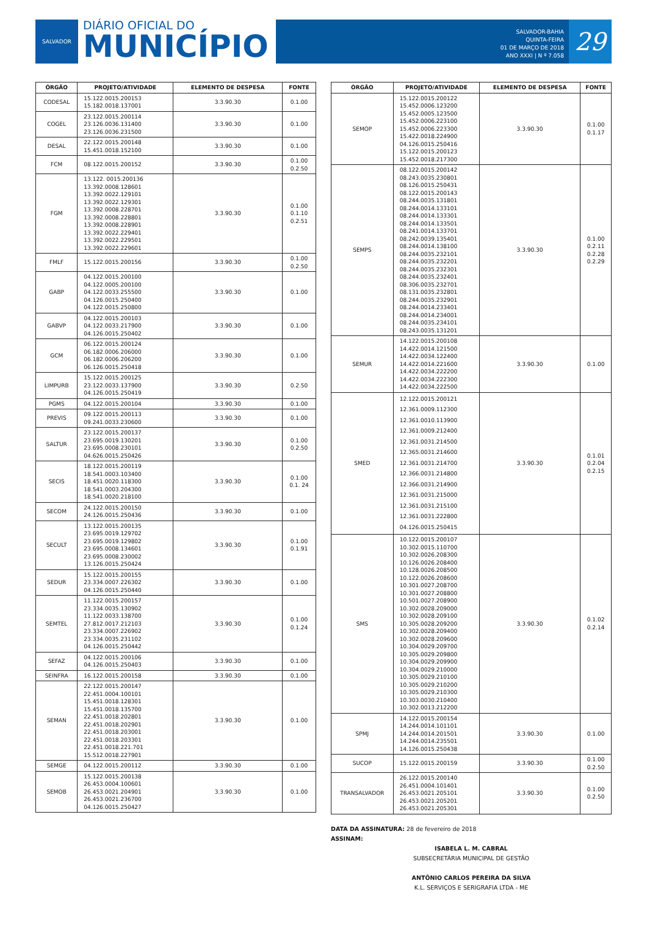SALVADOR
DIÁRIO OFICIAL DO
MUNICÍPIO
SALVADOR-BAHIA
QUINTA-FEIRA
01 DE MARÇO DE 2018
ANO XXXI | N º 7.058
29
| ÓRGÃO | PROJETO/ATIVIDADE | ELEMENTO DE DESPESA | FONTE |
| --- | --- | --- | --- |
| CODESAL | 15.122.0015.200153 15.182.0018.137001 | 3.3.90.30 | 0.1.00 |
| COGEL | 23.122.0015.200114 23.126.0036.131400 23.126.0036.231500 | 3.3.90.30 | 0.1.00 |
| DESAL | 22.122.0015.200148 15.451.0018.152100 | 3.3.90.30 | 0.1.00 |
| FCM | 08.122.0015.200152 | 3.3.90.30 | 0.1.00 0.2.50 |
| FGM | 13.122. 0015.200136 13.392.0008.128601 13.392.0022.129101 13.392.0022.129301 13.392.0008.228701 13.392.0008.228801 13.392.0008.228901 13.392.0022.229401 13.392.0022.229501 13.392.0022.229601 | 3.3.90.30 | 0.1.00 0.1.10 0.2.51 |
| FMLF | 15.122.0015.200156 | 3.3.90.30 | 0.1.00 0.2.50 |
| GABP | 04.122.0015.200100 04.122.0005.200100 04.122.0033.255500 04.126.0015.250400 04.122.0015.250800 | 3.3.90.30 | 0.1.00 |
| GABVP | 04.122.0015.200103 04.122.0033.217900 04.126.0015.250402 | 3.3.90.30 | 0.1.00 |
| GCM | 06.122.0015.200124 06.182.0006.206000 06.182.0006.206200 06.126.0015.250418 | 3.3.90.30 | 0.1.00 |
| LIMPURB | 15.122.0015.200125 23.122.0033.137900 04.126.0015.250419 | 3.3.90.30 | 0.2.50 |
| PGMS | 04.122.0015.200104 | 3.3.90.30 | 0.1.00 |
| PREVIS | 09.122.0015.200113 09.241.0033.230600 | 3.3.90.30 | 0.1.00 |
| SALTUR | 23.122.0015.200137 23.695.0019.130201 23.695.0008.230101 04.626.0015.250426 | 3.3.90.30 | 0.1.00 0.2.50 |
| SECIS | 18.122.0015.200119 18.541.0003.103400 18.451.0020.118300 18.541.0003.204300 18.541.0020.218100 | 3.3.90.30 | 0.1.00 0.1. 24 |
| SECOM | 24.122.0015.200150 24.126.0015.250436 | 3.3.90.30 | 0.1.00 |
| SECULT | 13.122.0015.200135 23.695.0019.129702 23.695.0019.129802 23.695.0008.134601 23.695.0008.230002 13.126.0015.250424 | 3.3.90.30 | 0.1.00 0.1.91 |
| SEDUR | 15.122.0015.200155 23.334.0007.226302 04.126.0015.250440 | 3.3.90.30 | 0.1.00 |
| SEMTEL | 11.122.0015.200157 23.334.0035.130902 11.122.0033.138700 27.812.0017.212103 23.334.0007.226902 23.334.0035.231102 04.126.0015.250442 | 3.3.90.30 | 0.1.00 0.1.24 |
| SEFAZ | 04.122.0015.200106 04.126.0015.250403 | 3.3.90.30 | 0.1.00 |
| SEINFRA | 16.122.0015.200158 | 3.3.90.30 | 0.1.00 |
| SEMAN | 22.122.0015.200147 22.451.0004.100101 15.451.0018.128301 15.451.0018.135700 22.451.0018.202801 22.451.0018.202901 22.451.0018.203001 22.451.0018.203301 22.451.0018.221.701 15.512.0018.227901 | 3.3.90.30 | 0.1.00 |
| SEMGE | 04.122.0015.200112 | 3.3.90.30 | 0.1.00 |
| SEMOB | 15.122.0015.200138 26.453.0004.100601 26.453.0021.204901 26.453.0021.236700 04.126.0015.250427 | 3.3.90.30 | 0.1.00 |
| ÓRGÃO | PROJETO/ATIVIDADE | ELEMENTO DE DESPESA | FONTE |
| --- | --- | --- | --- |
| SEMOP | 15.122.0015.200122 15.452.0006.123200 15.452.0005.123500 15.452.0006.223100 15.452.0006.223300 15.422.0018.224900 04.126.0015.250416 15.122.0015.200123 15.452.0018.217300 | 3.3.90.30 | 0.1.00 0.1.17 |
| SEMPS | 08.122.0015.200142 08.243.0035.230801 08.126.0015.250431 08.122.0015.200143 08.244.0035.131801 08.244.0014.133101 08.244.0014.133301 08.244.0014.133501 08.241.0014.133701 08.242.0039.135401 08.244.0014.138100 08.244.0035.232101 08.244.0035.232201 08.244.0035.232301 08.244.0035.232401 08.306.0035.232701 08.131.0035.232801 08.244.0035.232901 08.244.0014.233401 08.244.0014.234001 08.244.0035.234101 08.243.0035.131201 | 3.3.90.30 | 0.1.00 0.2.11 0.2.28 0.2.29 |
| SEMUR | 14.122.0015.200108 14.422.0014.121500 14.422.0034.122400 14.422.0014.221600 14.422.0034.222200 14.422.0034.222300 14.422.0034.222500 | 3.3.90.30 | 0.1.00 |
| SMED | 12.122.0015.200121 12.361.0009.112300 12.361.0010.113900 12.361.0009.212400 12.361.0031.214500 12.365.0031.214600 12.361.0031.214700 12.366.0031.214800 12.366.0031.214900 12.361.0031.215000 12.361.0031.215100 12.361.0031.222800 04.126.0015.250415 | 3.3.90.30 | 0.1.01 0.2.04 0.2.15 |
| SMS | 10.122.0015.200107 10.302.0015.110700 10.302.0026.208300 10.126.0026.208400 10.128.0026.208500 10.122.0026.208600 10.301.0027.208700 10.301.0027.208800 10.501.0027.208900 10.302.0028.209000 10.302.0028.209100 10.305.0028.209200 10.302.0028.209400 10.302.0028.209600 10.304.0029.209700 10.305.0029.209800 10.304.0029.209900 10.304.0029.210000 10.305.0029.210100 10.305.0029.210200 10.305.0029.210300 10.303.0030.210400 10.302.0013.212200 | 3.3.90.30 | 0.1.02 0.2.14 |
| SPMJ | 14.122.0015.200154 14.244.0014.101101 14.244.0014.201501 14.244.0014.235501 14.126.0015.250438 | 3.3.90.30 | 0.1.00 |
| SUCOP | 15.122.0015.200159 | 3.3.90.30 | 0.1.00 0.2.50 |
| TRANSALVADOR | 26.122.0015.200140 26.451.0004.101401 26.453.0021.205101 26.453.0021.205201 26.453.0021.205301 | 3.3.90.30 | 0.1.00 0.2.50 |
DATA DA ASSINATURA: 28 de fevereiro de 2018
ASSINAM:
ISABELA L. M. CABRAL
SUBSECRETÁRIA MUNICIPAL DE GESTÃO
ANTÔNIO CARLOS PEREIRA DA SILVA
K.L. SERVIÇOS E SERIGRAFIA LTDA - ME